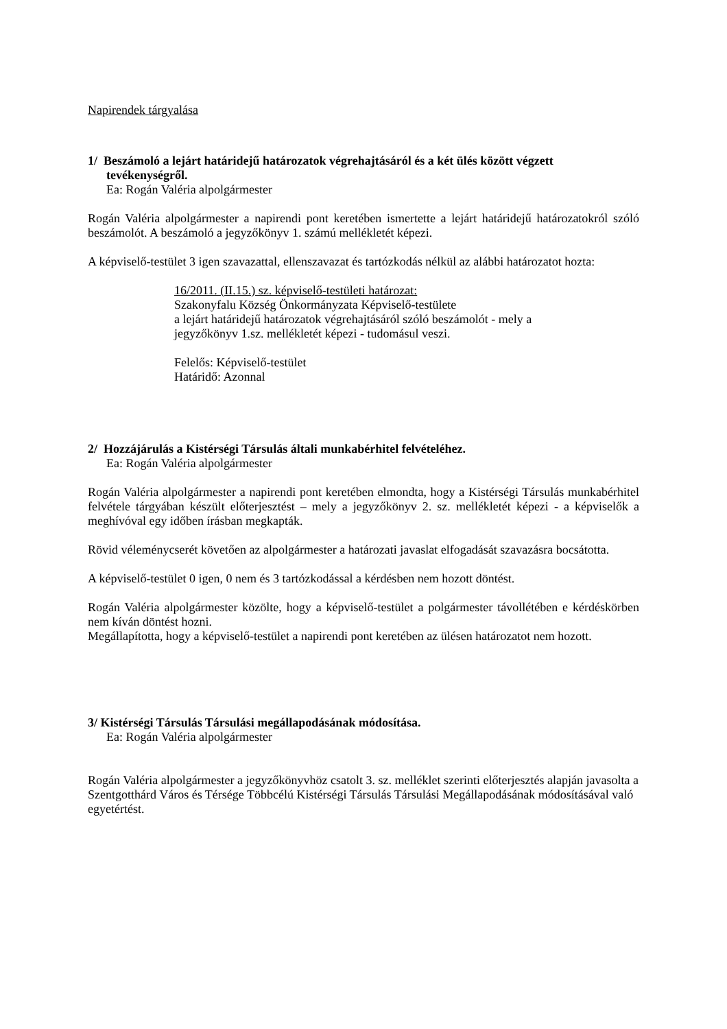Napirendek tárgyalása
1/ Beszámoló a lejárt határidejű határozatok végrehajtásáról és a két ülés között végzett
tevékenységről.
Ea: Rogán Valéria alpolgármester
Rogán Valéria alpolgármester a napirendi pont keretében ismertette a lejárt határidejű határozatokról szóló beszámolót. A beszámoló a jegyzőkönyv 1. számú mellékletét képezi.
A képviselő-testület 3 igen szavazattal, ellenszavazat és tartózkodás nélkül az alábbi határozatot hozta:
16/2011. (II.15.) sz. képviselő-testületi határozat:
Szakonyfalu Község Önkormányzata Képviselő-testülete
a lejárt határidejű határozatok végrehajtásáról szóló beszámolót - mely a
jegyzőkönyv 1.sz. mellékletét képezi - tudomásul veszi.
Felelős: Képviselő-testület
Határidő: Azonnal
2/ Hozzájárulás a Kistérségi Társulás általi munkabérhitel felvételéhez.
Ea: Rogán Valéria alpolgármester
Rogán Valéria alpolgármester a napirendi pont keretében elmondta, hogy a Kistérségi Társulás munkabérhitel felvétele tárgyában készült előterjesztést – mely a jegyzőkönyv 2. sz. mellékletét képezi - a képviselők a meghívóval egy időben írásban megkapták.
Rövid véleménycserét követően az alpolgármester a határozati javaslat elfogadását szavazásra bocsátotta.
A képviselő-testület 0 igen, 0 nem és 3 tartózkodással a kérdésben nem hozott döntést.
Rogán Valéria alpolgármester közölte, hogy a képviselő-testület a polgármester távollétében e kérdéskörben nem kíván döntést hozni.
Megállapította, hogy a képviselő-testület a napirendi pont keretében az ülésen határozatot nem hozott.
3/ Kistérségi Társulás Társulási megállapodásának módosítása.
Ea: Rogán Valéria alpolgármester
Rogán Valéria alpolgármester a jegyzőkönyvhöz csatolt 3. sz. melléklet szerinti előterjesztés alapján javasolta a Szentgotthárd Város és Térsége Többcélú Kistérségi Társulás Társulási Megállapodásának módosításával való egyetértést.